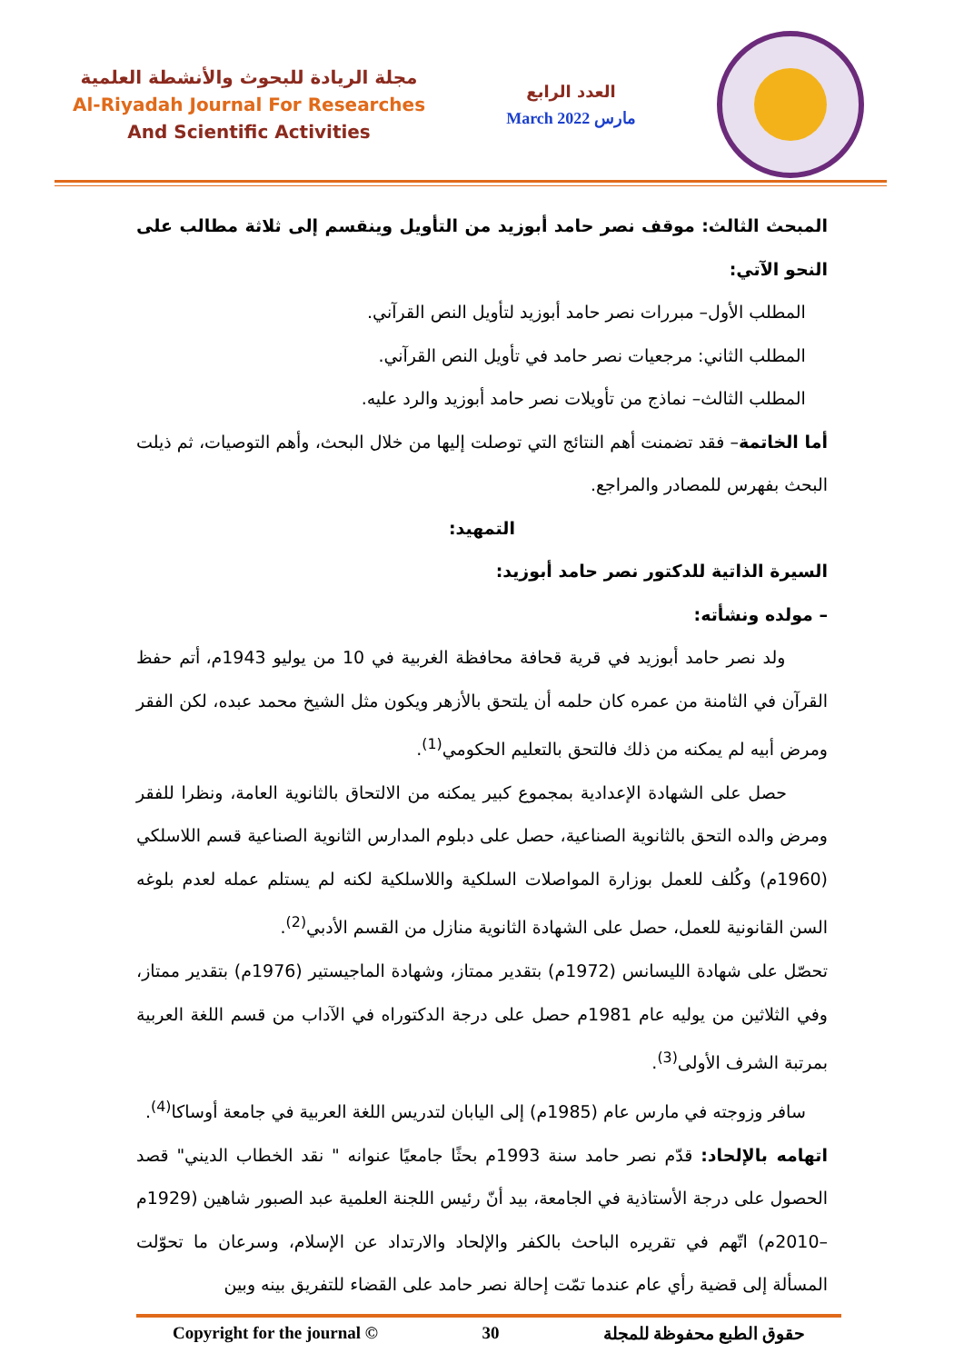مجلة الريادة للبحوث والأنشطة العلمية
Al-Riyadah Journal For Researches
And Scientific Activities
العدد الرابع
March 2022 مارس
المبحث الثالث: موقف نصر حامد أبوزيد من التأويل وينقسم إلى ثلاثة مطالب على النحو الآتي:
المطلب الأول– مبررات نصر حامد أبوزيد لتأويل النص القرآني.
المطلب الثاني: مرجعيات نصر حامد في تأويل النص القرآني.
المطلب الثالث– نماذج من تأويلات نصر حامد أبوزيد والرد عليه.
أما الخاتمة– فقد تضمنت أهم النتائج التي توصلت إليها من خلال البحث، وأهم التوصيات، ثم ذيلت البحث بفهرس للمصادر والمراجع.
التمهيد:
السيرة الذاتية للدكتور نصر حامد أبوزيد:
– مولده ونشأته:
ولد نصر حامد أبوزيد في قرية قحافة محافظة الغربية في 10 من يوليو 1943م، أتم حفظ القرآن في الثامنة من عمره كان حلمه أن يلتحق بالأزهر ويكون مثل الشيخ محمد عبده، لكن الفقر ومرض أبيه لم يمكنه من ذلك فالتحق بالتعليم الحكومي<sup>(1)</sup>.
حصل على الشهادة الإعدادية بمجموع كبير يمكنه من الالتحاق بالثانوية العامة، ونظرا للفقر ومرض والده التحق بالثانوية الصناعية، حصل على دبلوم المدارس الثانوية الصناعية قسم اللاسلكي (1960م) وكُلف للعمل بوزارة المواصلات السلكية واللاسلكية لكنه لم يستلم عمله لعدم بلوغه السن القانونية للعمل، حصل على الشهادة الثانوية منازل من القسم الأدبي<sup>(2)</sup>.
تحصّل على شهادة الليسانس (1972م) بتقدير ممتاز، وشهادة الماجيستير (1976م) بتقدير ممتاز، وفي الثلاثين من يوليه عام 1981م حصل على درجة الدكتوراه في الآداب من قسم اللغة العربية بمرتبة الشرف الأولى<sup>(3)</sup>.
سافر وزوجته في مارس عام (1985م) إلى اليابان لتدريس اللغة العربية في جامعة أوساكا<sup>(4)</sup>.
اتهامه بالإلحاد: قدّم نصر حامد سنة 1993م بحثًا جامعيًا عنوانه " نقد الخطاب الديني" قصد الحصول على درجة الأستاذية في الجامعة، بيد أنّ رئيس اللجنة العلمية عبد الصبور شاهين (1929م –2010م) اتّهم في تقريره الباحث بالكفر والإلحاد والارتداد عن الإسلام، وسرعان ما تحوّلت المسألة إلى قضية رأي عام عندما تمّت إحالة نصر حامد على القضاء للتفريق بينه وبين
Copyright for the journal © 30 حقوق الطبع محفوظة للمجلة